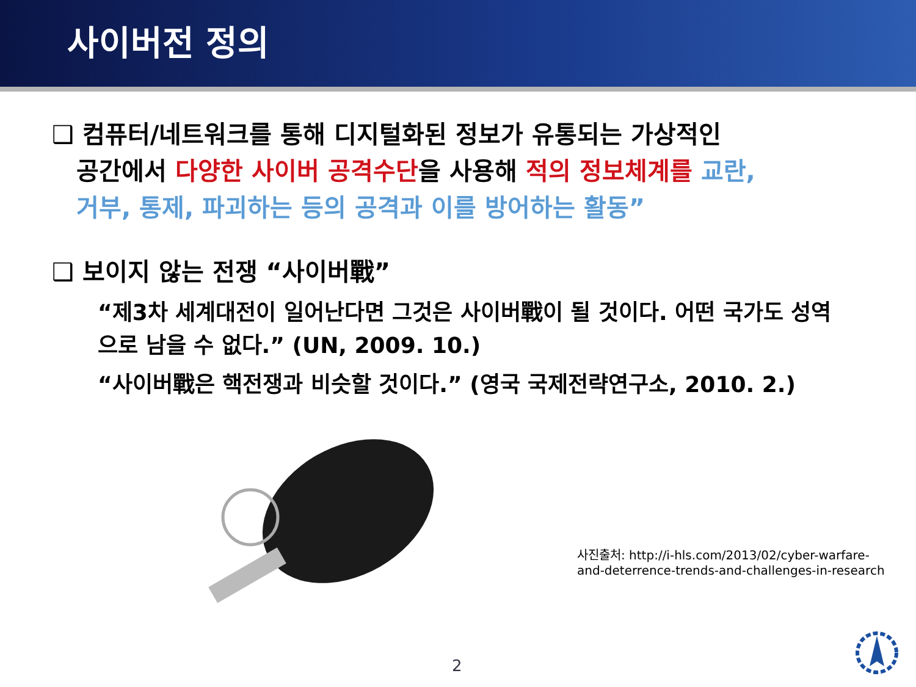사이버전 정의
❑ 컴퓨터/네트워크를 통해 디지털화된 정보가 유통되는 가상적인
공간에서 다양한 사이버 공격수단을 사용해 적의 정보체계를 교란,
거부, 통제, 파괴하는 등의 공격과 이를 방어하는 활동”
❑ 보이지 않는 전쟁 “사이버戰”
“제3차 세계대전이 일어난다면 그것은 사이버戰이 될 것이다. 어떤 국가도 성역으로 남을 수 없다.” (UN, 2009. 10.)
“사이버戰은 핵전쟁과 비슷할 것이다.” (영국 국제전략연구소, 2010. 2.)
사진출처: http://i-hls.com/2013/02/cyber-warfare-and-deterrence-trends-and-challenges-in-research
2